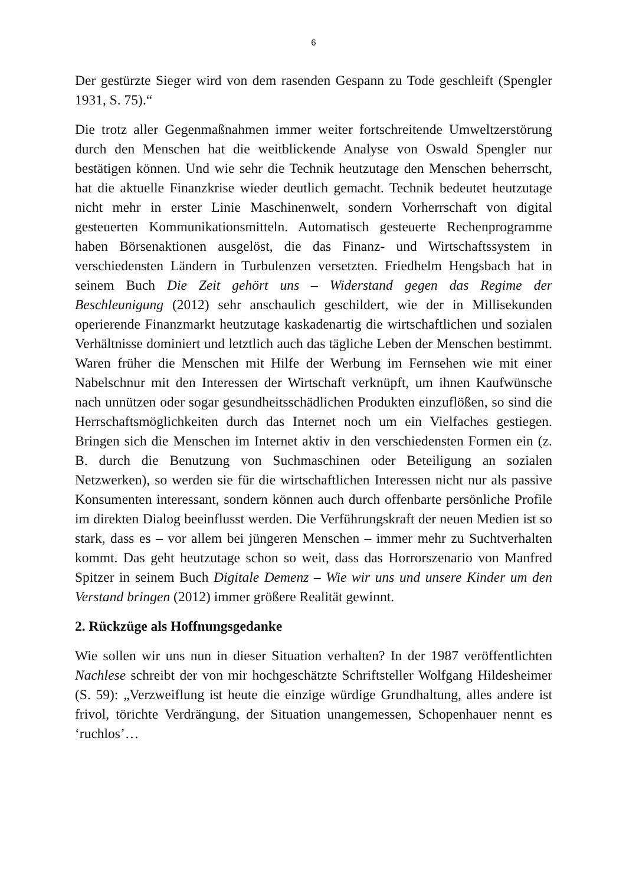6
Der gestürzte Sieger wird von dem rasenden Gespann zu Tode geschleift (Spengler 1931, S. 75).“
Die trotz aller Gegenmaßnahmen immer weiter fortschreitende Umweltzerstörung durch den Menschen hat die weitblickende Analyse von Oswald Spengler nur bestätigen können. Und wie sehr die Technik heutzutage den Menschen beherrscht, hat die aktuelle Finanzkrise wieder deutlich gemacht. Technik bedeutet heutzutage nicht mehr in erster Linie Maschinenwelt, sondern Vorherrschaft von digital gesteuerten Kommunikationsmitteln. Automatisch gesteuerte Rechenprogramme haben Börsenaktionen ausgelöst, die das Finanz- und Wirtschaftssystem in verschiedensten Ländern in Turbulenzen versetzten. Friedhelm Hengsbach hat in seinem Buch Die Zeit gehört uns – Widerstand gegen das Regime der Beschleunigung (2012) sehr anschaulich geschildert, wie der in Millisekunden operierende Finanzmarkt heutzutage kaskadenartig die wirtschaftlichen und sozialen Verhältnisse dominiert und letztlich auch das tägliche Leben der Menschen bestimmt. Waren früher die Menschen mit Hilfe der Werbung im Fernsehen wie mit einer Nabelschnur mit den Interessen der Wirtschaft verknüpft, um ihnen Kaufwünsche nach unnützen oder sogar gesundheitsschädlichen Produkten einzuflößen, so sind die Herrschaftsmöglichkeiten durch das Internet noch um ein Vielfaches gestiegen. Bringen sich die Menschen im Internet aktiv in den verschiedensten Formen ein (z. B. durch die Benutzung von Suchmaschinen oder Beteiligung an sozialen Netzwerken), so werden sie für die wirtschaftlichen Interessen nicht nur als passive Konsumenten interessant, sondern können auch durch offenbarte persönliche Profile im direkten Dialog beeinflusst werden. Die Verführungskraft der neuen Medien ist so stark, dass es – vor allem bei jüngeren Menschen – immer mehr zu Suchtverhalten kommt. Das geht heutzutage schon so weit, dass das Horrorszenario von Manfred Spitzer in seinem Buch Digitale Demenz – Wie wir uns und unsere Kinder um den Verstand bringen (2012) immer größere Realität gewinnt.
2. Rückzüge als Hoffnungsgedanke
Wie sollen wir uns nun in dieser Situation verhalten? In der 1987 veröffentlichten Nachlese schreibt der von mir hochgeschätzte Schriftsteller Wolfgang Hildesheimer (S. 59): „Verzweiflung ist heute die einzige würdige Grundhaltung, alles andere ist frivol, törichte Verdrängung, der Situation unangemessen, Schopenhauer nennt es ‘ruchlos’…